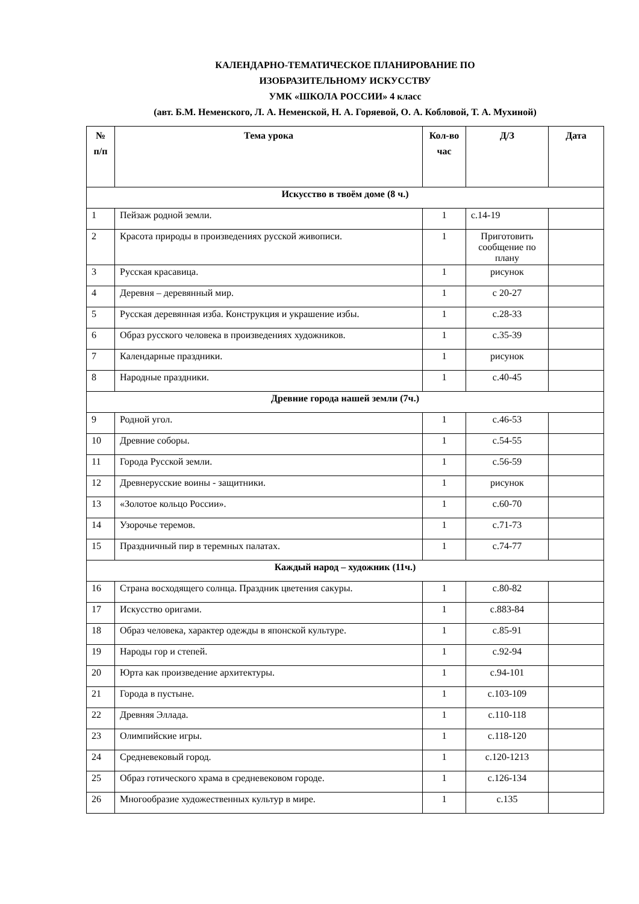КАЛЕНДАРНО-ТЕМАТИЧЕСКОЕ ПЛАНИРОВАНИЕ ПО
ИЗОБРАЗИТЕЛЬНОМУ ИСКУССТВУ
УМК «ШКОЛА РОССИИ» 4 класс
(авт. Б.М. Неменского, Л. А. Неменской, Н. А. Горяевой, О. А. Кобловой, Т. А. Мухиной)
| № п/п | Тема урока | Кол-во час | Д/З | Дата |
| --- | --- | --- | --- | --- |
| Искусство в твоём доме (8 ч.) | | | | |
| 1 | Пейзаж родной земли. | 1 | с.14-19 | |
| 2 | Красота природы в произведениях русской живописи. | 1 | Приготовить сообщение по плану | |
| 3 | Русская красавица. | 1 | рисунок | |
| 4 | Деревня – деревянный мир. | 1 | с 20-27 | |
| 5 | Русская деревянная изба. Конструкция и украшение избы. | 1 | с.28-33 | |
| 6 | Образ русского человека в произведениях художников. | 1 | с.35-39 | |
| 7 | Календарные праздники. | 1 | рисунок | |
| 8 | Народные праздники. | 1 | с.40-45 | |
| Древние города нашей земли (7ч.) | | | | |
| 9 | Родной угол. | 1 | с.46-53 | |
| 10 | Древние соборы. | 1 | с.54-55 | |
| 11 | Города Русской земли. | 1 | с.56-59 | |
| 12 | Древнерусские воины - защитники. | 1 | рисунок | |
| 13 | «Золотое кольцо России». | 1 | с.60-70 | |
| 14 | Узорочье теремов. | 1 | с.71-73 | |
| 15 | Праздничный пир в теремных палатах. | 1 | с.74-77 | |
| Каждый народ – художник (11ч.) | | | | |
| 16 | Страна восходящего солнца. Праздник цветения сакуры. | 1 | с.80-82 | |
| 17 | Искусство оригами. | 1 | с.883-84 | |
| 18 | Образ человека, характер одежды в японской культуре. | 1 | с.85-91 | |
| 19 | Народы гор и степей. | 1 | с.92-94 | |
| 20 | Юрта как произведение архитектуры. | 1 | с.94-101 | |
| 21 | Города в пустыне. | 1 | с.103-109 | |
| 22 | Древняя Эллада. | 1 | с.110-118 | |
| 23 | Олимпийские игры. | 1 | с.118-120 | |
| 24 | Средневековый город. | 1 | с.120-1213 | |
| 25 | Образ готического храма в средневековом городе. | 1 | с.126-134 | |
| 26 | Многообразие художественных культур в мире. | 1 | с.135 | |